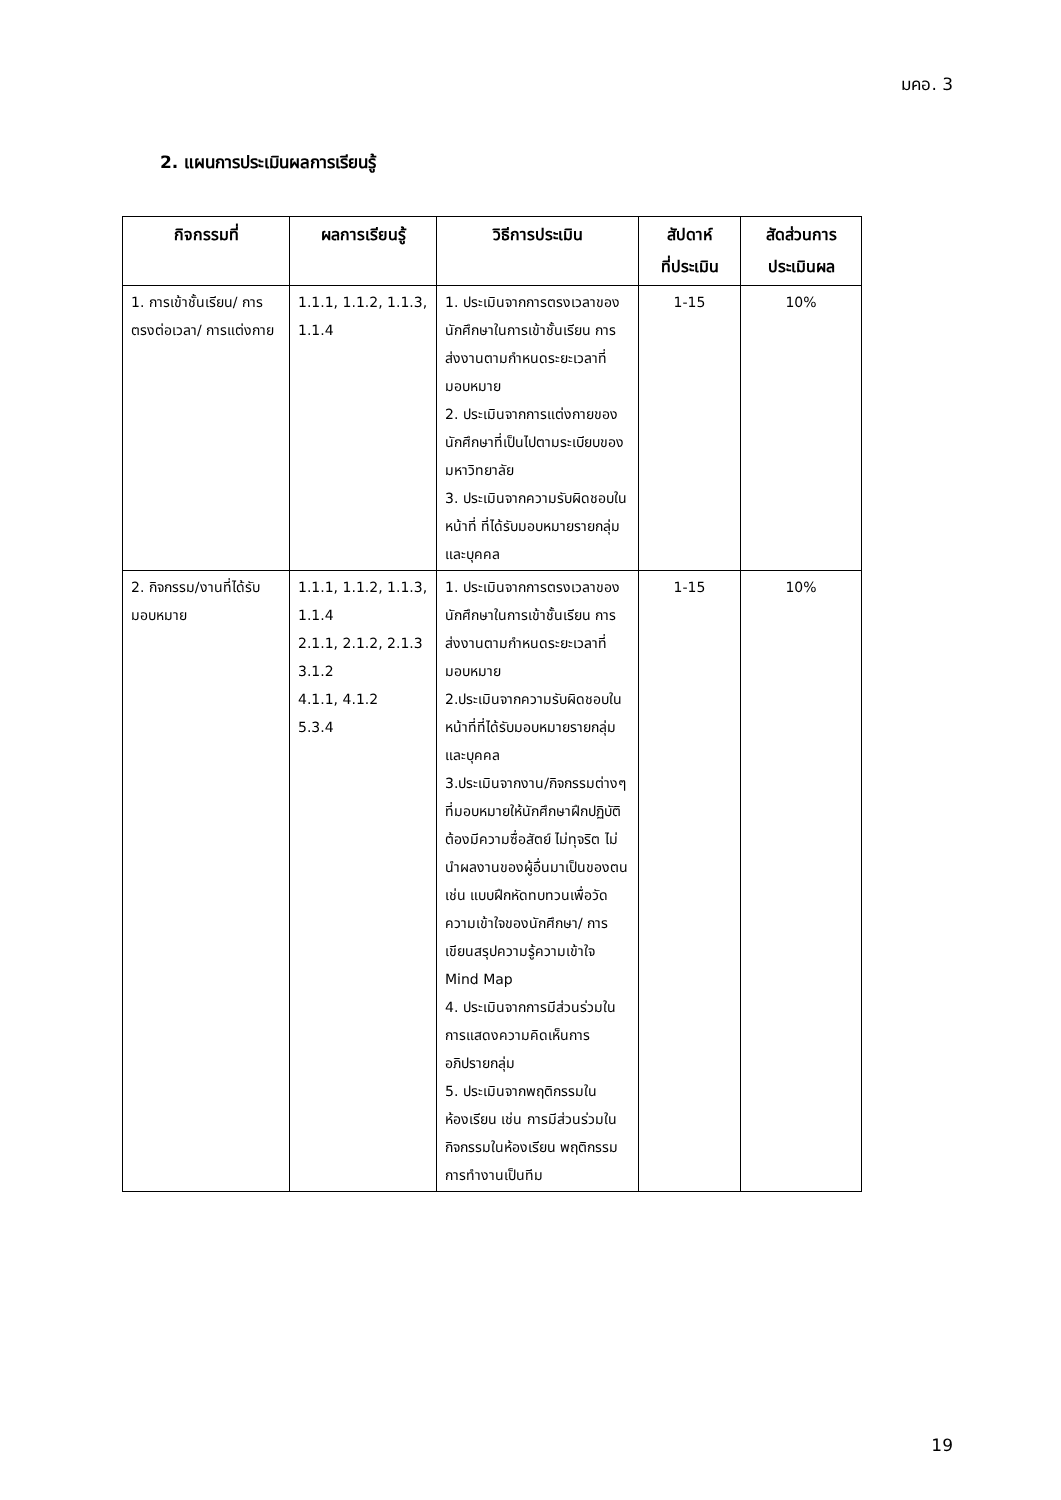มคอ. 3
2. แผนการประเมินผลการเรียนรู้
| กิจกรรมที่ | ผลการเรียนรู้ | วิธีการประเมิน | สัปดาห์ ที่ประเมิน | สัดส่วนการ ประเมินผล |
| --- | --- | --- | --- | --- |
| 1. การเข้าชั้นเรียน/ การตรงต่อเวลา/ การแต่งกาย | 1.1.1, 1.1.2, 1.1.3, 1.1.4 | 1. ประเมินจากการตรงเวลาของนักศึกษาในการเข้าชั้นเรียน การส่งงานตามกำหนดระยะเวลาที่มอบหมาย 2. ประเมินจากการแต่งกายของนักศึกษาที่เป็นไปตามระเบียบของมหาวิทยาลัย 3. ประเมินจากความรับผิดชอบในหน้าที่ ที่ได้รับมอบหมายรายกลุ่มและบุคคล | 1-15 | 10% |
| 2. กิจกรรม/งานที่ได้รับมอบหมาย | 1.1.1, 1.1.2, 1.1.3, 1.1.4 2.1.1, 2.1.2, 2.1.3 3.1.2 4.1.1, 4.1.2 5.3.4 | 1. ประเมินจากการตรงเวลาของนักศึกษาในการเข้าชั้นเรียน การส่งงานตามกำหนดระยะเวลาที่มอบหมาย 2.ประเมินจากความรับผิดชอบในหน้าที่ที่ได้รับมอบหมายรายกลุ่มและบุคคล 3.ประเมินจากงาน/กิจกรรมต่างๆ ที่มอบหมายให้นักศึกษาฝึกปฏิบัติ ต้องมีความซื่อสัตย์ ไม่ทุจริต ไม่นำผลงานของผู้อื่นมาเป็นของตน เช่น แบบฝึกหัดทบทวนเพื่อวัดความเข้าใจของนักศึกษา/ การเขียนสรุปความรู้ความเข้าใจ Mind Map 4. ประเมินจากการมีส่วนร่วมในการแสดงความคิดเห็นการอภิปรายกลุ่ม 5. ประเมินจากพฤติกรรมในห้องเรียน เช่น การมีส่วนร่วมในกิจกรรมในห้องเรียน พฤติกรรมการทำงานเป็นทีม | 1-15 | 10% |
19